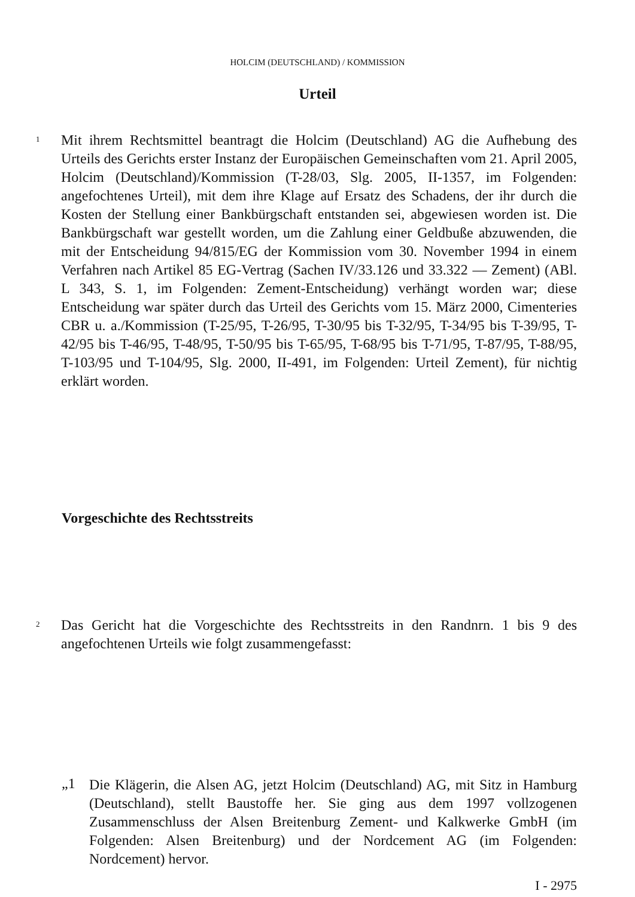HOLCIM (DEUTSCHLAND) / KOMMISSION
Urteil
1
Mit ihrem Rechtsmittel beantragt die Holcim (Deutschland) AG die Aufhebung des Urteils des Gerichts erster Instanz der Europäischen Gemeinschaften vom 21. April 2005, Holcim (Deutschland)/Kommission (T-28/03, Slg. 2005, II-1357, im Folgenden: angefochtenes Urteil), mit dem ihre Klage auf Ersatz des Schadens, der ihr durch die Kosten der Stellung einer Bankbürgschaft entstanden sei, abgewiesen worden ist. Die Bankbürgschaft war gestellt worden, um die Zahlung einer Geldbuße abzuwenden, die mit der Entscheidung 94/815/EG der Kommission vom 30. November 1994 in einem Verfahren nach Artikel 85 EG-Vertrag (Sachen IV/33.126 und 33.322 — Zement) (ABl. L 343, S. 1, im Folgenden: Zement-Entscheidung) verhängt worden war; diese Entscheidung war später durch das Urteil des Gerichts vom 15. März 2000, Cimenteries CBR u. a./Kommission (T-25/95, T-26/95, T-30/95 bis T-32/95, T-34/95 bis T-39/95, T-42/95 bis T-46/95, T-48/95, T-50/95 bis T-65/95, T-68/95 bis T-71/95, T-87/95, T-88/95, T-103/95 und T-104/95, Slg. 2000, II-491, im Folgenden: Urteil Zement), für nichtig erklärt worden.
Vorgeschichte des Rechtsstreits
2
Das Gericht hat die Vorgeschichte des Rechtsstreits in den Randnrn. 1 bis 9 des angefochtenen Urteils wie folgt zusammengefasst:
„1
Die Klägerin, die Alsen AG, jetzt Holcim (Deutschland) AG, mit Sitz in Hamburg (Deutschland), stellt Baustoffe her. Sie ging aus dem 1997 vollzogenen Zusammenschluss der Alsen Breitenburg Zement- und Kalkwerke GmbH (im Folgenden: Alsen Breitenburg) und der Nordcement AG (im Folgenden: Nordcement) hervor.
I - 2975